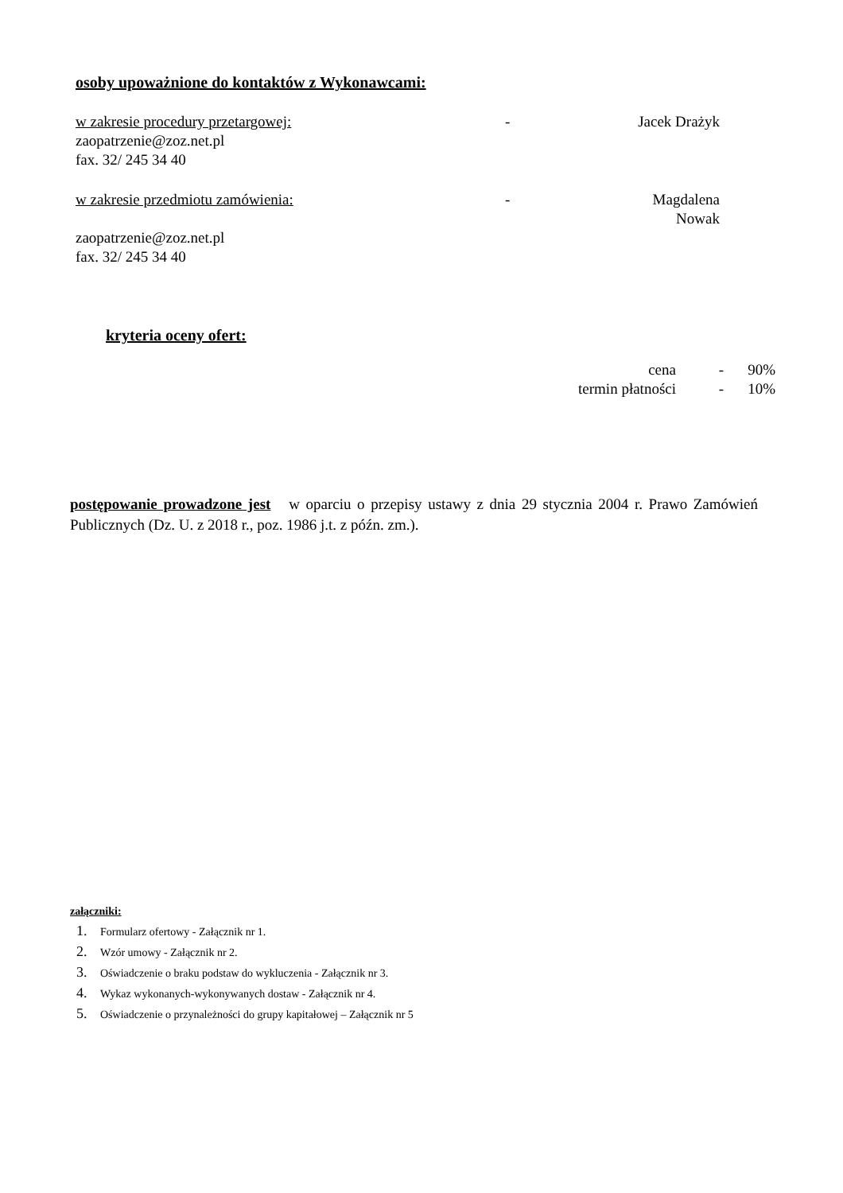osoby upoważnione do kontaktów z Wykonawcami:
w zakresie procedury przetargowej: - Jacek Drażyk
zaopatrzenie@zoz.net.pl
fax. 32/ 245 34 40
w zakresie przedmiotu zamówienia: - Magdalena Nowak
zaopatrzenie@zoz.net.pl
fax. 32/ 245 34 40
kryteria oceny ofert:
cena - 90%
termin płatności - 10%
postępowanie prowadzone jest w oparciu o przepisy ustawy z dnia 29 stycznia 2004 r. Prawo Zamówień Publicznych (Dz. U. z 2018 r., poz. 1986 j.t. z późn. zm.).
załączniki:
1. Formularz ofertowy - Załącznik nr 1.
2. Wzór umowy - Załącznik nr 2.
3. Oświadczenie o braku podstaw do wykluczenia - Załącznik nr 3.
4. Wykaz wykonanych-wykonywanych dostaw - Załącznik nr 4.
5. Oświadczenie o przynależności do grupy kapitałowej – Załącznik nr 5